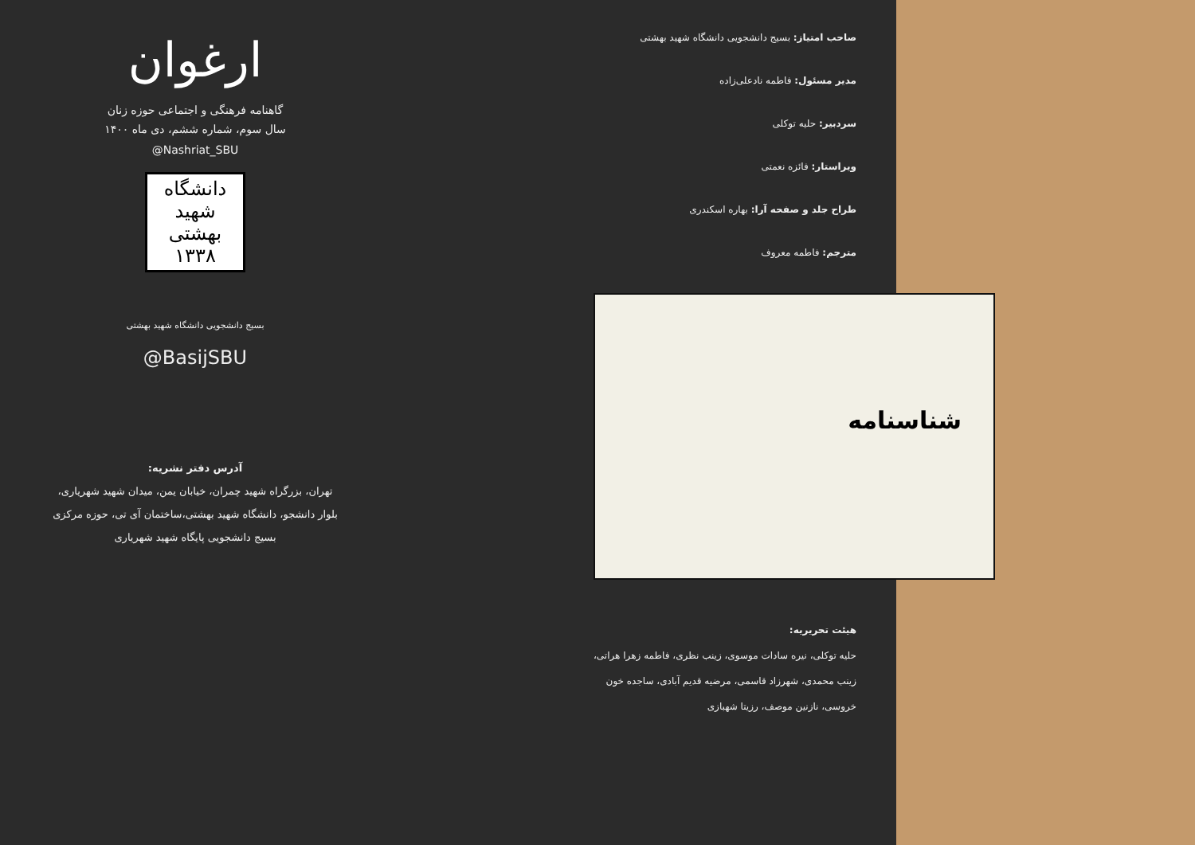ارغوان
گاهنامه فرهنگی و اجتماعی حوزه زنان
سال سوم، شماره ششم، دی ماه ۱۴۰۰
@Nashriat_SBU
دانشگاه شهید بهشتی ۱۳۳۸
بسیج دانشجویی دانشگاه شهید بهشتی
@BasijSBU
آدرس دفتر نشریه:
تهران، بزرگراه شهید چمران، خیابان یمن، میدان شهید شهریاری،
بلوار دانشجو، دانشگاه شهید بهشتی،ساختمان آی تی، حوزه مرکزی
بسیج دانشجویی پایگاه شهید شهریاری
صاحب امتیاز: بسیج دانشجویی دانشگاه شهید بهشتی
مدیر مسئول: فاطمه نادعلی‌زاده
سردبیر: حلیه توکلی
ویراستار: فائزه نعمتی
طراح جلد و صفحه آرا: بهاره اسکندری
مترجم: فاطمه معروف
شناسنامه
هیئت تحریریه:
حلیه توکلی، نیره سادات موسوی، زینب نظری، فاطمه زهرا هراتی، زینب محمدی، شهرزاد قاسمی، مرضیه قدیم آبادی، ساجده خون خروسی، نازنین موصف، رزیتا شهبازی